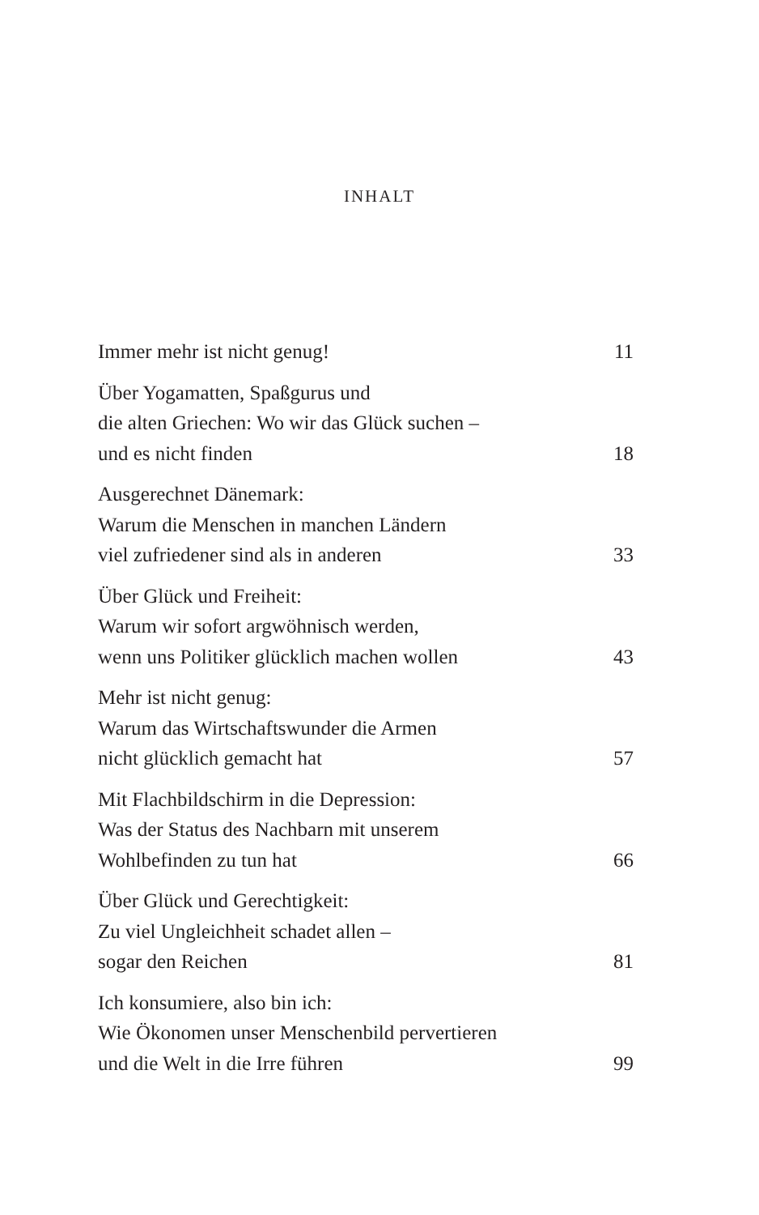INHALT
Immer mehr ist nicht genug!
11
Über Yogamatten, Spaßgurus und
die alten Griechen: Wo wir das Glück suchen –
und es nicht finden
18
Ausgerechnet Dänemark:
Warum die Menschen in manchen Ländern
viel zufriedener sind als in anderen
33
Über Glück und Freiheit:
Warum wir sofort argwöhnisch werden,
wenn uns Politiker glücklich machen wollen
43
Mehr ist nicht genug:
Warum das Wirtschaftswunder die Armen
nicht glücklich gemacht hat
57
Mit Flachbildschirm in die Depression:
Was der Status des Nachbarn mit unserem
Wohlbefinden zu tun hat
66
Über Glück und Gerechtigkeit:
Zu viel Ungleichheit schadet allen –
sogar den Reichen
81
Ich konsumiere, also bin ich:
Wie Ökonomen unser Menschenbild pervertieren
und die Welt in die Irre führen
99